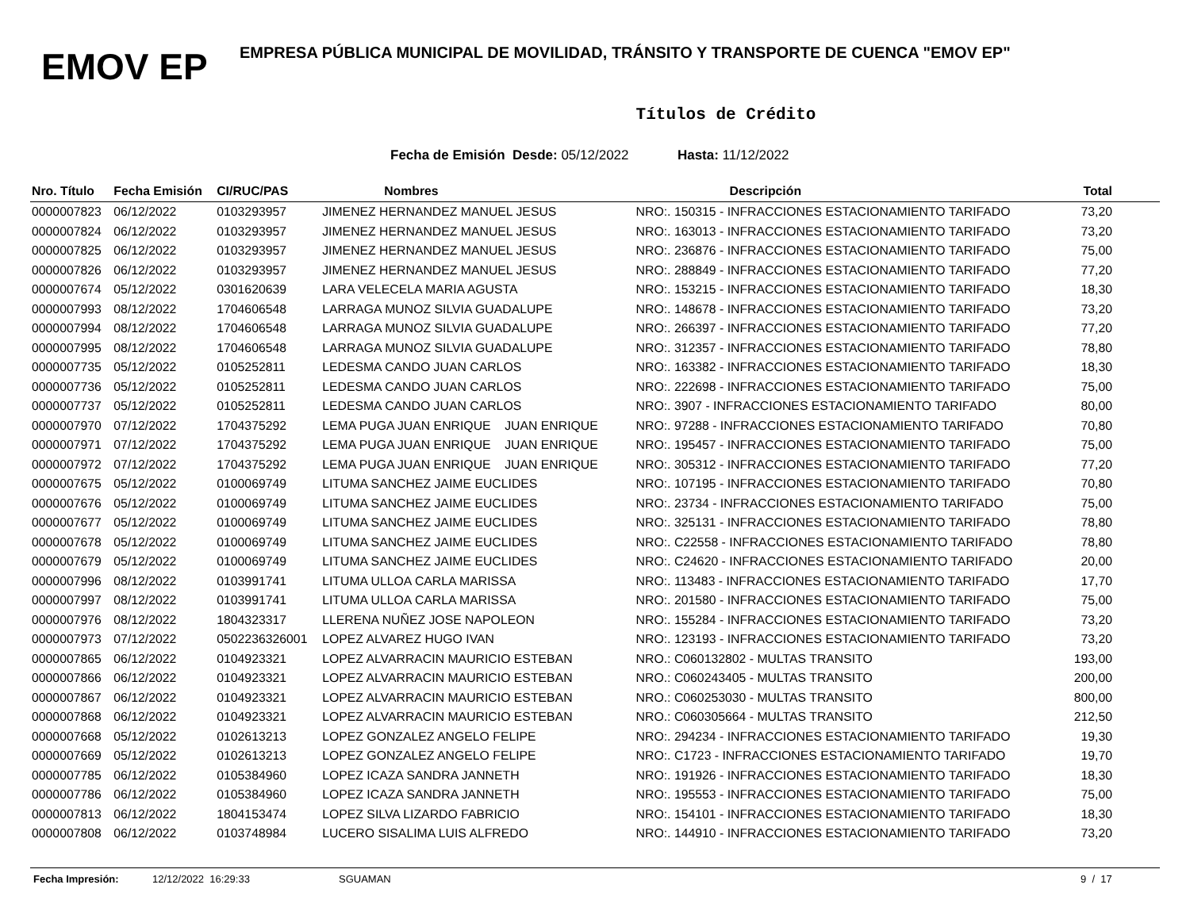EMOV EP
EMPRESA PÚBLICA MUNICIPAL DE MOVILIDAD, TRÁNSITO Y TRANSPORTE DE CUENCA "EMOV EP"
Títulos de Crédito
Fecha de Emisión Desde: 05/12/2022 Hasta: 11/12/2022
| Nro. Título | Fecha Emisión | CI/RUC/PAS | Nombres | Descripción | Total |
| --- | --- | --- | --- | --- | --- |
| 0000007823 | 06/12/2022 | 0103293957 | JIMENEZ HERNANDEZ MANUEL JESUS | NRO:. 150315 - INFRACCIONES ESTACIONAMIENTO TARIFADO | 73,20 |
| 0000007824 | 06/12/2022 | 0103293957 | JIMENEZ HERNANDEZ MANUEL JESUS | NRO:. 163013 - INFRACCIONES ESTACIONAMIENTO TARIFADO | 73,20 |
| 0000007825 | 06/12/2022 | 0103293957 | JIMENEZ HERNANDEZ MANUEL JESUS | NRO:. 236876 - INFRACCIONES ESTACIONAMIENTO TARIFADO | 75,00 |
| 0000007826 | 06/12/2022 | 0103293957 | JIMENEZ HERNANDEZ MANUEL JESUS | NRO:. 288849 - INFRACCIONES ESTACIONAMIENTO TARIFADO | 77,20 |
| 0000007674 | 05/12/2022 | 0301620639 | LARA VELECELA MARIA AGUSTA | NRO:. 153215 - INFRACCIONES ESTACIONAMIENTO TARIFADO | 18,30 |
| 0000007993 | 08/12/2022 | 1704606548 | LARRAGA MUNOZ SILVIA GUADALUPE | NRO:. 148678 - INFRACCIONES ESTACIONAMIENTO TARIFADO | 73,20 |
| 0000007994 | 08/12/2022 | 1704606548 | LARRAGA MUNOZ SILVIA GUADALUPE | NRO:. 266397 - INFRACCIONES ESTACIONAMIENTO TARIFADO | 77,20 |
| 0000007995 | 08/12/2022 | 1704606548 | LARRAGA MUNOZ SILVIA GUADALUPE | NRO:. 312357 - INFRACCIONES ESTACIONAMIENTO TARIFADO | 78,80 |
| 0000007735 | 05/12/2022 | 0105252811 | LEDESMA CANDO JUAN CARLOS | NRO:. 163382 - INFRACCIONES ESTACIONAMIENTO TARIFADO | 18,30 |
| 0000007736 | 05/12/2022 | 0105252811 | LEDESMA CANDO JUAN CARLOS | NRO:. 222698 - INFRACCIONES ESTACIONAMIENTO TARIFADO | 75,00 |
| 0000007737 | 05/12/2022 | 0105252811 | LEDESMA CANDO JUAN CARLOS | NRO:. 3907 - INFRACCIONES ESTACIONAMIENTO TARIFADO | 80,00 |
| 0000007970 | 07/12/2022 | 1704375292 | LEMA PUGA JUAN ENRIQUE JUAN ENRIQUE | NRO:. 97288 - INFRACCIONES ESTACIONAMIENTO TARIFADO | 70,80 |
| 0000007971 | 07/12/2022 | 1704375292 | LEMA PUGA JUAN ENRIQUE JUAN ENRIQUE | NRO:. 195457 - INFRACCIONES ESTACIONAMIENTO TARIFADO | 75,00 |
| 0000007972 | 07/12/2022 | 1704375292 | LEMA PUGA JUAN ENRIQUE JUAN ENRIQUE | NRO:. 305312 - INFRACCIONES ESTACIONAMIENTO TARIFADO | 77,20 |
| 0000007675 | 05/12/2022 | 0100069749 | LITUMA SANCHEZ JAIME EUCLIDES | NRO:. 107195 - INFRACCIONES ESTACIONAMIENTO TARIFADO | 70,80 |
| 0000007676 | 05/12/2022 | 0100069749 | LITUMA SANCHEZ JAIME EUCLIDES | NRO:. 23734 - INFRACCIONES ESTACIONAMIENTO TARIFADO | 75,00 |
| 0000007677 | 05/12/2022 | 0100069749 | LITUMA SANCHEZ JAIME EUCLIDES | NRO:. 325131 - INFRACCIONES ESTACIONAMIENTO TARIFADO | 78,80 |
| 0000007678 | 05/12/2022 | 0100069749 | LITUMA SANCHEZ JAIME EUCLIDES | NRO:. C22558 - INFRACCIONES ESTACIONAMIENTO TARIFADO | 78,80 |
| 0000007679 | 05/12/2022 | 0100069749 | LITUMA SANCHEZ JAIME EUCLIDES | NRO:. C24620 - INFRACCIONES ESTACIONAMIENTO TARIFADO | 20,00 |
| 0000007996 | 08/12/2022 | 0103991741 | LITUMA ULLOA CARLA MARISSA | NRO:. 113483 - INFRACCIONES ESTACIONAMIENTO TARIFADO | 17,70 |
| 0000007997 | 08/12/2022 | 0103991741 | LITUMA ULLOA CARLA MARISSA | NRO:. 201580 - INFRACCIONES ESTACIONAMIENTO TARIFADO | 75,00 |
| 0000007976 | 08/12/2022 | 1804323317 | LLERENA NUÑEZ JOSE NAPOLEON | NRO:. 155284 - INFRACCIONES ESTACIONAMIENTO TARIFADO | 73,20 |
| 0000007973 | 07/12/2022 | 0502236326001 | LOPEZ ALVAREZ HUGO IVAN | NRO:. 123193 - INFRACCIONES ESTACIONAMIENTO TARIFADO | 73,20 |
| 0000007865 | 06/12/2022 | 0104923321 | LOPEZ ALVARRACIN MAURICIO ESTEBAN | NRO.: C060132802 - MULTAS TRANSITO | 193,00 |
| 0000007866 | 06/12/2022 | 0104923321 | LOPEZ ALVARRACIN MAURICIO ESTEBAN | NRO.: C060243405 - MULTAS TRANSITO | 200,00 |
| 0000007867 | 06/12/2022 | 0104923321 | LOPEZ ALVARRACIN MAURICIO ESTEBAN | NRO.: C060253030 - MULTAS TRANSITO | 800,00 |
| 0000007868 | 06/12/2022 | 0104923321 | LOPEZ ALVARRACIN MAURICIO ESTEBAN | NRO.: C060305664 - MULTAS TRANSITO | 212,50 |
| 0000007668 | 05/12/2022 | 0102613213 | LOPEZ GONZALEZ ANGELO FELIPE | NRO:. 294234 - INFRACCIONES ESTACIONAMIENTO TARIFADO | 19,30 |
| 0000007669 | 05/12/2022 | 0102613213 | LOPEZ GONZALEZ ANGELO FELIPE | NRO:. C1723 - INFRACCIONES ESTACIONAMIENTO TARIFADO | 19,70 |
| 0000007785 | 06/12/2022 | 0105384960 | LOPEZ ICAZA SANDRA JANNETH | NRO:. 191926 - INFRACCIONES ESTACIONAMIENTO TARIFADO | 18,30 |
| 0000007786 | 06/12/2022 | 0105384960 | LOPEZ ICAZA SANDRA JANNETH | NRO:. 195553 - INFRACCIONES ESTACIONAMIENTO TARIFADO | 75,00 |
| 0000007813 | 06/12/2022 | 1804153474 | LOPEZ SILVA LIZARDO FABRICIO | NRO:. 154101 - INFRACCIONES ESTACIONAMIENTO TARIFADO | 18,30 |
| 0000007808 | 06/12/2022 | 0103748984 | LUCERO SISALIMA LUIS ALFREDO | NRO:. 144910 - INFRACCIONES ESTACIONAMIENTO TARIFADO | 73,20 |
Fecha Impresión: 12/12/2022 16:29:33 SGUAMAN 9 / 17